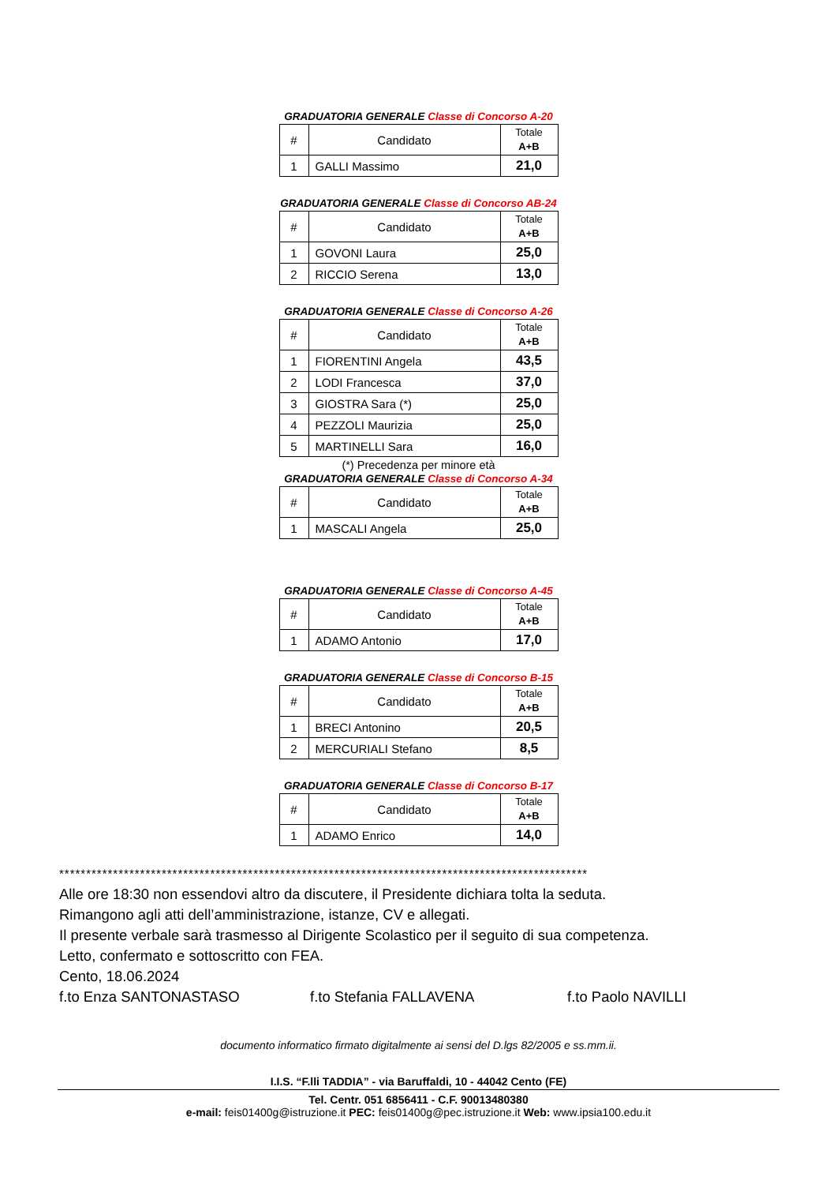GRADUATORIA GENERALE Classe di Concorso A-20
| # | Candidato | Totale A+B |
| --- | --- | --- |
| 1 | GALLI Massimo | 21,0 |
GRADUATORIA GENERALE Classe di Concorso AB-24
| # | Candidato | Totale A+B |
| --- | --- | --- |
| 1 | GOVONI Laura | 25,0 |
| 2 | RICCIO Serena | 13,0 |
GRADUATORIA GENERALE Classe di Concorso A-26
| # | Candidato | Totale A+B |
| --- | --- | --- |
| 1 | FIORENTINI Angela | 43,5 |
| 2 | LODI Francesca | 37,0 |
| 3 | GIOSTRA Sara (*) | 25,0 |
| 4 | PEZZOLI Maurizia | 25,0 |
| 5 | MARTINELLI Sara | 16,0 |
(*) Precedenza per minore età
GRADUATORIA GENERALE Classe di Concorso A-34
| # | Candidato | Totale A+B |
| --- | --- | --- |
| 1 | MASCALI Angela | 25,0 |
GRADUATORIA GENERALE Classe di Concorso A-45
| # | Candidato | Totale A+B |
| --- | --- | --- |
| 1 | ADAMO Antonio | 17,0 |
GRADUATORIA GENERALE Classe di Concorso B-15
| # | Candidato | Totale A+B |
| --- | --- | --- |
| 1 | BRECI Antonino | 20,5 |
| 2 | MERCURIALI Stefano | 8,5 |
GRADUATORIA GENERALE Classe di Concorso B-17
| # | Candidato | Totale A+B |
| --- | --- | --- |
| 1 | ADAMO Enrico | 14,0 |
**************************************************************************************************
Alle ore 18:30 non essendovi altro da discutere, il Presidente dichiara tolta la seduta.
Rimangono agli atti dell’amministrazione, istanze, CV e allegati.
Il presente verbale sarà trasmesso al Dirigente Scolastico per il seguito di sua competenza.
Letto, confermato e sottoscritto con FEA.
Cento, 18.06.2024
f.to Enza SANTONASTASO f.to Stefania FALLAVENA f.to Paolo NAVILLI
documento informatico firmato digitalmente ai sensi del D.lgs 82/2005 e ss.mm.ii.
I.I.S. “F.lli TADDIA” - via Baruffaldi, 10 - 44042 Cento (FE)
Tel. Centr. 051 6856411 - C.F. 90013480380
e-mail: feis01400g@istruzione.it PEC: feis01400g@pec.istruzione.it Web: www.ipsia100.edu.it